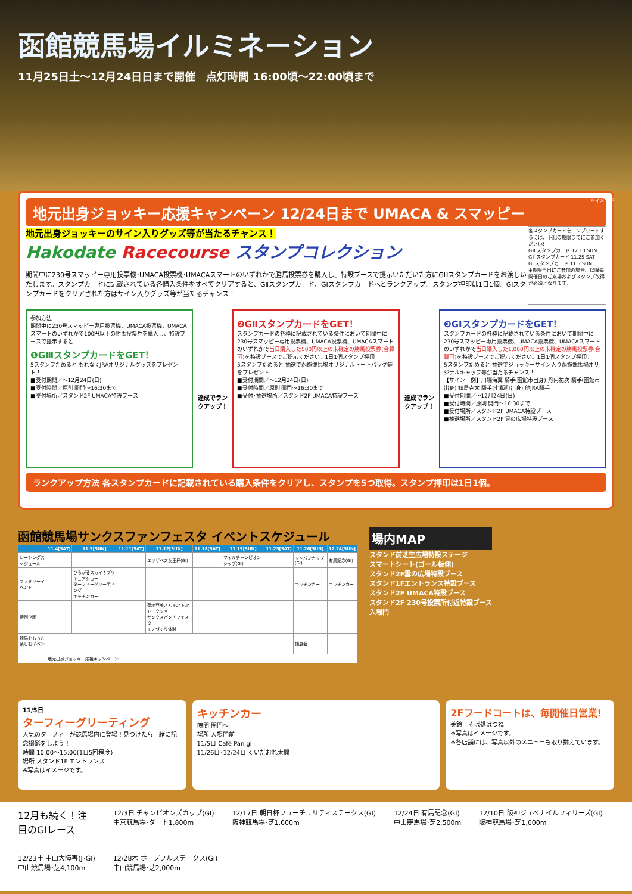函館競馬場イルミネーション
11月25日土〜12月24日日まで開催　点灯時間 16:00頃〜22:00頃まで
※イメージ
地元出身ジョッキー応援キャンペーン 12/24日まで UMACA & スマッピー
地元出身ジョッキーのサイン入りグッズ等が当たるチャンス！
Hakodate Racecourse スタンプコレクション
期間中に230号スマッピー専用投票機･UMACA投票機･UMACAスマートのいずれかで勝馬投票券を購入し、特設ブースで提示いただいた方にGⅢスタンプカードをお渡しいたします。スタンプカードに記載されている各購入条件をすべてクリアすると、GⅡスタンプカード、GIスタンプカードへとランクアップ。スタンプ押印は1日1個。GIスタンプカードをクリアされた方はサイン入りグッズ等が当たるチャンス！
各スタンプカードをコンプリートするには、下記の期限までにご参加ください!
GⅢ スタンプカード 12.10 SUN
GⅡ スタンプカード 11.25 SAT
GI スタンプカード 11.5 SUN
※期限当日にご参加の場合、以降毎開催日のご来場およびスタンプ取得が必須となります。
参加方法
期間中に230号スマッピー専用投票機、UMACA投票機、UMACAスマートのいずれかで100円以上の勝馬投票券を購入し、特設ブースで提示すると
❶GⅢスタンプカードをGET！
5スタンプためると もれなくJRAオリジナルグッズをプレゼント！
■受付期間／〜12月24日(日)
■受付時間／原則 開門〜16:30まで
■受付場所／スタンド2F UMACA特設ブース
達成でランクアップ！
❷GⅡスタンプカードをGET！
スタンプカードの各枠に記載されている条件において期間中に230号スマッピー専用投票機、UMACA投票機、UMACAスマートのいずれかで当日購入した500円以上の未確定の勝馬投票券(合算可) を特設ブースでご提示ください。1日1個スタンプ押印。
5スタンプためると 抽選で函館競馬場オリジナルトートバッグ等をプレゼント！
■受付期間／〜12月24日(日)
■受付時間／原則 開門〜16:30まで
■受付･抽選場所／スタンド2F UMACA特設ブース
達成でランクアップ！
❸GIスタンプカードをGET！
スタンプカードの各枠に記載されている条件において期間中に230号スマッピー専用投票機、UMACA投票機、UMACAスマートのいずれかで当日購入した1,000円以上の未確定の勝馬投票券(合算可) を特設ブースでご提示ください。1日1個スタンプ押印。
5スタンプためると 抽選でジョッキーサイン入り函館競馬場オリジナルキャップ等が当たるチャンス！
【サイン一例】川端海翼 騎手(函館市出身) 丹内祐次 騎手(函館市出身) 鮫島克太 騎手(七飯町出身) 他JRA騎手
■受付期間／〜12月24日(日)
■受付時間／原則 開門〜16:30まで
■受付場所／スタンド2F UMACA特設ブース
■抽選場所／スタンド2F 雲の広場特設ブース
ランクアップ方法 各スタンプカードに記載されている購入条件をクリアし、スタンプを5つ取得。スタンプ押印は1日1個。
函館競馬場サンクスファンフェスタ イベントスケジュール
| | 11.4[SAT] | 11.5[SUN] | 11.11[SAT] | 11.12[SUN] | 11.18[SAT] | 11.19[SUN] | 11.25[SAT] | 11.26[SUN] | 12.24[SUN] |
| --- | --- | --- | --- | --- | --- | --- | --- | --- | --- |
| レーシングスケジュール | | | | エリザベス女王杯(GI) | | マイルチャンピオンシップ(GI) | | ジャパンカップ(GI) | 有馬記念(GI) |
| ファミリーイベント | | ひろがるスカイ！プリキュアショー ターフィーグリーティング キッチンカー | | | | | | キッチンカー | キッチンカー |
| 特別企画 | | | | 菊地亜美さん Fun Fun トークショー サンクスパン！フェスタ モノづくり体験 | | | | | |
| 競馬をもっと楽しむイベント | | | | | | | | 抽選会 | |
| | 地元出身ジョッキー応援キャンペーン | | | | | | | | |
場内MAP
スタンド前芝生広場特設ステージ
スマートシート(ゴール板側)
スタンド2F雲の広場特設ブース
スタンド1Fエントランス特設ブース
スタンド2F UMACA特設ブース
スタンド2F 230号投票所付近特設ブース
入場門
11/5日
ターフィーグリーティング
人気のターフィーが競馬場内に登場！見つけたら一緒に記念撮影をしよう！
時間 10:00〜15:00(1日5回程度)
場所 スタンド1F エントランス
※写真はイメージです。
キッチンカー
時間 開門〜
場所 入場門前
11/5日 Café Pan gi
11/26日･12/24日 くいだおれ太閤
2Fフードコートは、毎開催日営業!
美鈴　そば処はつね
※写真はイメージです。
※各店舗には、写真以外のメニューも取り揃えています。
12月も続く！注目のGIレース
12/3日 チャンピオンズカップ(GI)
中京競馬場･ダート1,800m
12/17日 朝日杯フューチュリティステークス(GI)
阪神競馬場･芝1,600m
12/24日 有馬記念(GI)
中山競馬場･芝2,500m
12/10日 阪神ジュベナイルフィリーズ(GI)
阪神競馬場･芝1,600m
12/23土 中山大障害(J･GI)
中山競馬場･芝4,100m
12/28木 ホープフルステークス(GI)
中山競馬場･芝2,000m